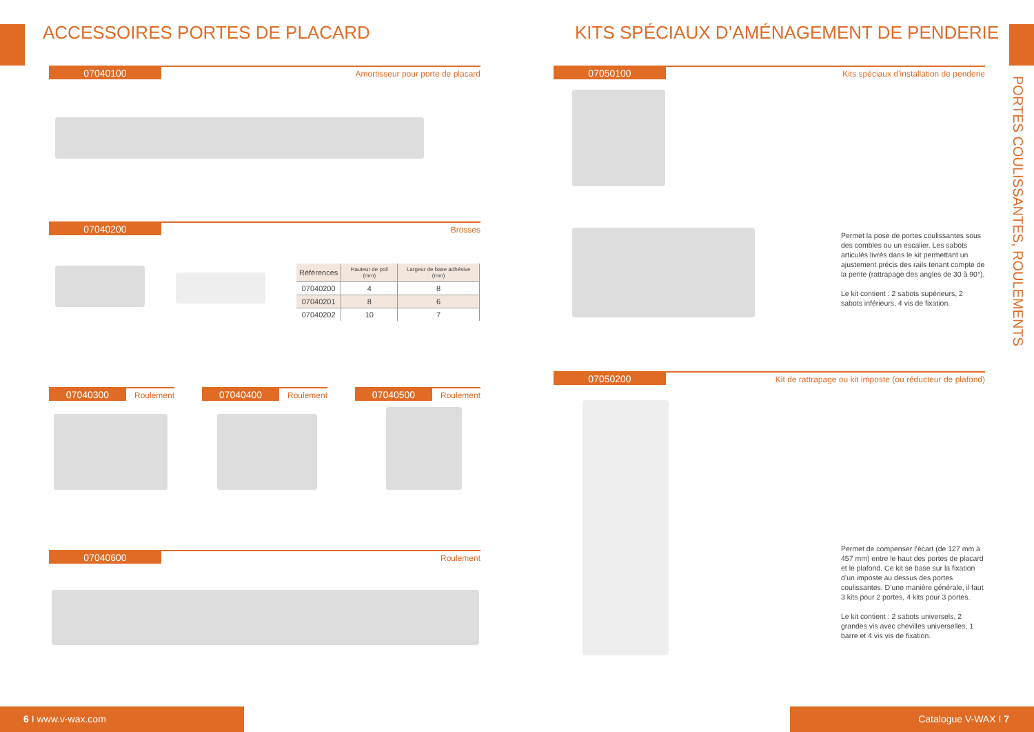ACCESSOIRES PORTES DE PLACARD
07040100
Amortisseur pour porte de placard
07040200
Brosses
| Références | Hauteur de poil (mm) | Largeur de base adhésive (mm) |
| --- | --- | --- |
| 07040200 | 4 | 8 |
| 07040201 | 8 | 6 |
| 07040202 | 10 | 7 |
07040300
Roulement
07040400
Roulement
07040500
Roulement
07040600
Roulement
6 I www.v-wax.com
KITS SPÉCIAUX D’AMÉNAGEMENT DE PENDERIE
PORTES COULISSANTES, ROULEMENTS
07050100
Kits spéciaux d’installation de penderie
Permet la pose de portes coulissantes sous des combles ou un escalier. Les sabots articulés livrés dans le kit permet­tant un ajustement précis des rails tenant compte de la pente (rattrapage des angles de 30 à 90°).
Le kit contient : 2 sabots supérieurs, 2 sabots inférieurs, 4 vis de fixation.
07050200
Kit de rattrapage ou kit imposte (ou réducteur de plafond)
Permet de compenser l’écart (de 127 mm à 457 mm) entre le haut des portes de placard et le plafond. Ce kit se base sur la fixation d’un imposte au dessus des portes coulissantes. D’une manière générale, il faut 3 kits pour 2 portes, 4 kits pour 3 portes.
Le kit contient : 2 sabots universels, 2 grandes vis avec chevilles universelles, 1 barre et 4 vis vis de fixation.
Catalogue V-WAX I 7